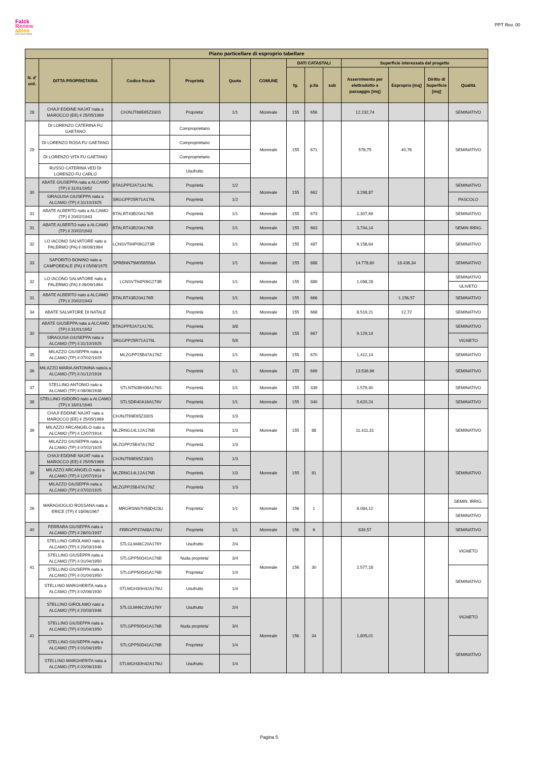Falck
Renew
ables
ASSET DEVELOPMENT
PPT Rev. 00
| Piano particellare di esproprio tabellare | | | | | | | | | | | | |
| --- | --- | --- | --- | --- | --- | --- | --- | --- | --- | --- | --- | --- |
| N. d' ord. | DITTA PROPRIETARIA | Codice fiscale | Proprietà | Quota | COMUNE | DATI CATASTALI | | | Superficie interessata dal progetto | | | |
| | | | | | | fg. | p.lla | sub | Asservimento per elettrodotto e passaggio [mq] | Esproprio [mq] | Diritto di Superficie [mq] | Qualità |
| 28 | CHAJI EDDINE NAJAT nata a MAROCCO (EE) il 25/05/1969 | CHJNJT69E65Z330S | Proprieta' | 1/1 | Monreale | 155 | 656 | | 12.232,74 | | | SEMINATIVO |
| 29 | DI LORENZO CATERINA FU GAETANO | | Comproprietario | | Monreale | 155 | 671 | | 578,75 | 40,76 | | SEMINATIVO |
| | DI LORENZO ROSA FU GAETANO | | Comproprietario | | | | | | | | | |
| | DI LORENZO VITA FU GAETANO | | Comproprietario | | | | | | | | | |
| | RUSSO CATERINA VED DI LORENZO FU CARLO | | Usufrutto | | | | | | | | | |
| 30 | ABATE GIUSEPPA nata a ALCAMO (TP) il 31/01/1952 | BTAGPP52A71A176L | Proprietà | 1/2 | Monreale | 155 | 662 | | 3.298,87 | | | SEMINATIVO |
| | SIRAGUSA GIUSEPPA nata a ALCAMO (TP) il 31/10/1925 | SRGGPP25R71A176L | Proprietà | 1/2 | | | | | | | | PASCOLO |
| 31 | ABATE ALBERTO nato a ALCAMO (TP) il 20/02/1943 | BTALRT43B20A176R | Proprietà | 1/1 | Monreale | 155 | 673 | | 1.307,69 | | | SEMINATIVO |
| 31 | ABATE ALBERTO nato a ALCAMO (TP) il 20/02/1943 | BTALRT43B20A176R | Proprietà | 1/1 | Monreale | 155 | 663 | | 3.744,14 | | | SEMIN IRRIG |
| 32 | LO IACONO SALVATORE nato a PALERMO (PA) il 09/09/1994 | LCNSVT94P09G273R | Proprietà | 1/1 | Monreale | 155 | 487 | | 9.158,64 | | | SEMINATIVO |
| 33 | SAPORITO BONINO nato a CAMPOREALE (PA) il 05/08/1975 | SPRBNN75M05B556A | Proprietà | 1/1 | Monreale | 155 | 888 | | 14.778,60 | 18.436,34 | | SEMINATIVO |
| 32 | LO IACONO SALVATORE nato a PALERMO (PA) il 09/09/1994 | LCNSVT94P09G273R | Proprietà | 1/1 | Monreale | 155 | 889 | | 1.098,28 | | | SEMINATIVO |
| | | | | | | | | | | | | ULIVETO |
| 31 | ABATE ALBERTO nato a ALCAMO (TP) il 20/02/1943 | BTALRT43B20A176R | Proprietà | 1/1 | Monreale | 155 | 666 | | | 1.156,57 | | SEMINATIVO |
| 34 | ABATE SALVATORE DI NATALE | | Proprietà | 1/1 | Monreale | 155 | 668 | | 8.519,21 | 12,72 | | SEMINATIVO |
| 30 | ABATE GIUSEPPA nata a ALCAMO (TP) il 31/01/1952 | BTAGPP52A71A176L | Proprietà | 3/8 | Monreale | 155 | 667 | | 9.129,14 | | | SEMINATIVO |
| | SIRAGUSA GIUSEPPA nata a ALCAMO (TP) il 31/10/1925 | SRGGPP25R71A176L | Proprietà | 5/8 | | | | | | | | VIGNETO |
| 35 | MILAZZO GIUSEPPA nata a ALCAMO (TP) il 07/02/1925 | MLZGPP25B47A176Z | Proprietà | 1/1 | Monreale | 155 | 670 | | 1.412,14 | | | SEMINATIVO |
| 36 | MILAZZO MARIA ANTONINA nato/a a ALCAMO (TP) il 01/12/1916 | | Proprietà | 1/1 | Monreale | 155 | 669 | | 13.536,96 | | | SEMINATIVO |
| 37 | STELLINO ANTONIO nato a ALCAMO (TP) il 08/06/1938 | STLNTN38H08A176S | Proprietà | 1/1 | Monreale | 155 | 339 | | 1.579,40 | | | SEMINATIVO |
| 38 | STELLINO ISIDORO nato a ALCAMO (TP) il 16/01/1940 | STLSDR40A16A176V | Proprietà | 1/1 | Monreale | 155 | 340 | | 5.620,24 | | | SEMINATIVO |
| 39 | CHAJI EDDINE NAJAT nata a MAROCCO (EE) il 25/05/1969 | CHJNJT69E65Z330S | Proprietà | 1/3 | Monreale | 155 | 88 | | 11.411,31 | | | SEMINATIVO |
| | MILAZZO ARCANGELO nato a ALCAMO (TP) il 12/07/1914 | MLZRNG14L12A176B | Proprietà | 1/3 | | | | | | | | |
| | MILAZZO GIUSEPPA nata a ALCAMO (TP) il 07/02/1925 | MLZGPP25B47A176Z | Proprietà | 1/3 | | | | | | | | |
| 39 | CHAJI EDDINE NAJAT nata a MAROCCO (EE) il 25/05/1969 | CHJNJT69E65Z330S | Proprietà | 1/3 | Monreale | 155 | 81 | | | | | SEMINATIVO |
| | MILAZZO ARCANGELO nato a ALCAMO (TP) il 12/07/1914 | MLZRNG14L12A176B | Proprietà | 1/3 | | | | | | | | |
| | MILAZZO GIUSEPPA nata a ALCAMO (TP) il 07/02/1925 | MLZGPP25B47A176Z | Proprietà | 1/3 | | | | | | | | |
| 26 | MARAGIOGLIO ROSSANA nata a ERICE (TP) il 18/06/1967 | MRGRSN67H58D423U | Proprieta' | 1/1 | Monreale | 156 | 1 | | 6.084,12 | | | SEMIN. IRRIG. |
| | | | | | | | | | | | | SEMINATIVO |
| 40 | FERRARA GIUSEPPA nata a ALCAMO (TP) il 28/01/1937 | FRRGPP37A68A176U | Proprietà | 1/1 | Monreale | 156 | 6 | | 839,57 | | | SEMINATIVO |
| 41 | STELLINO GIROLAMO nato a ALCAMO (TP) il 20/03/1946 | STLGLM46C20A176Y | Usufrutto | 2/4 | Monreale | 156 | 30 | | 2.577,18 | | | VIGNETO |
| | STELLINO GIUSEPPA nata a ALCAMO (TP) il 01/04/1950 | STLGPP50D41A176B | Nuda proprieta' | 3/4 | | | | | | | | |
| | STELLINO GIUSEPPA nata a ALCAMO (TP) il 01/04/1950 | STLGPP50D41A176B | Proprieta' | 1/4 | | | | | | | | SEMINATIVO |
| | STELLINO MARGHERITA nata a ALCAMO (TP) il 02/06/1930 | STLMGH30H42A176U | Usufrutto | 1/4 | | | | | | | | |
| 41 | STELLINO GIROLAMO nato a ALCAMO (TP) il 20/03/1946 | STLGLM46C20A176Y | Usufrutto | 2/4 | Monreale | 156 | 34 | | 1.805,01 | | | VIGNETO |
| | STELLINO GIUSEPPA nata a ALCAMO (TP) il 01/04/1950 | STLGPP50D41A176B | Nuda proprieta' | 3/4 | | | | | | | | |
| | STELLINO GIUSEPPA nata a ALCAMO (TP) il 01/04/1950 | STLGPP50D41A176B | Proprieta' | 1/4 | | | | | | | | SEMINATIVO |
| | STELLINO MARGHERITA nata a ALCAMO (TP) il 02/06/1930 | STLMGH30H42A176U | Usufrutto | 1/4 | | | | | | | | |
Pagina 5